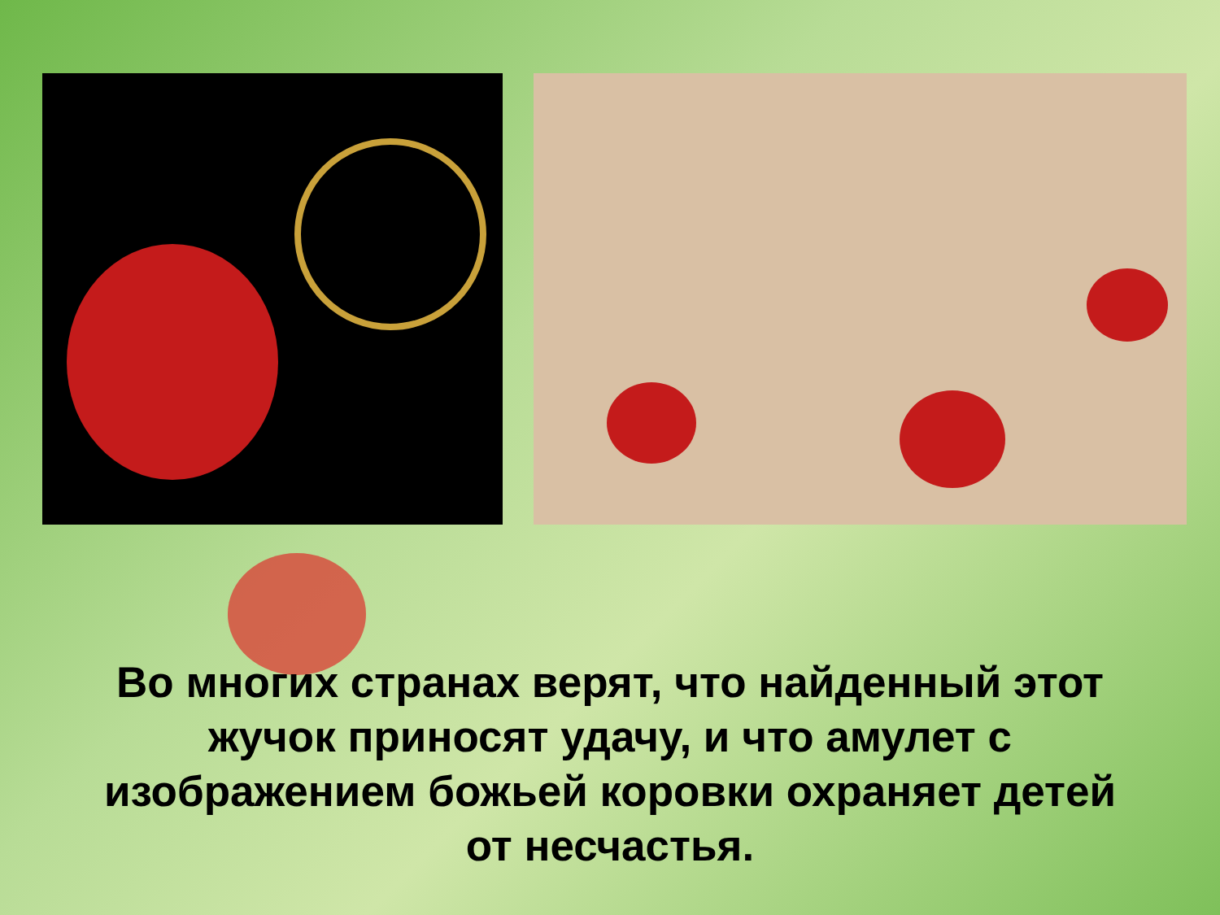Во многих странах верят, что найденный этот жучок приносят удачу, и что амулет с изображением божьей коровки охраняет детей от несчастья.